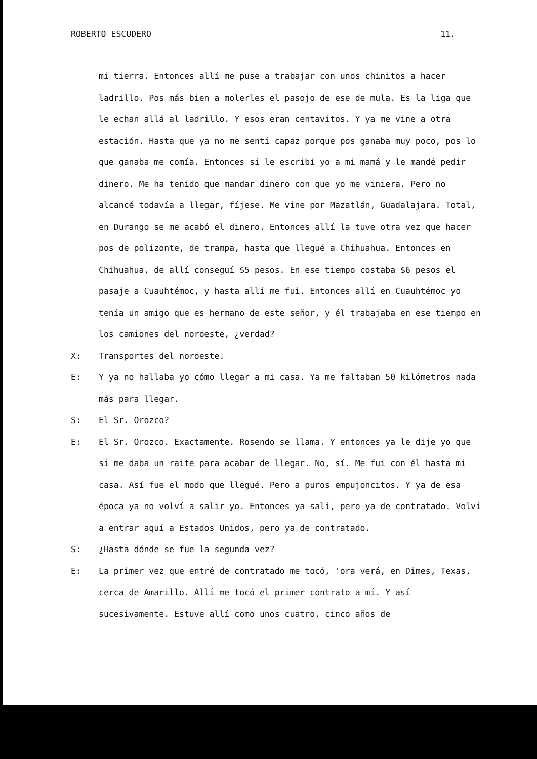ROBERTO ESCUDERO 11.
mi tierra. Entonces allí me puse a trabajar con unos chinitos a hacer ladrillo. Pos más bien a molerles el pasojo de ese de mula. Es la liga que le echan allá al ladrillo. Y esos eran centavitos. Y ya me vine a otra estación. Hasta que ya no me sentí capaz porque pos ganaba muy poco, pos lo que ganaba me comía. Entonces sí le escribí yo a mi mamá y le mandé pedir dinero. Me ha tenido que mandar dinero con que yo me viniera. Pero no alcancé todavía a llegar, fíjese. Me vine por Mazatlán, Guadalajara. Total, en Durango se me acabó el dinero. Entonces allí la tuve otra vez que hacer pos de polizonte, de trampa, hasta que llegué a Chihuahua. Entonces en Chihuahua, de allí conseguí $5 pesos. En ese tiempo costaba $6 pesos el pasaje a Cuauhtémoc, y hasta allí me fui. Entonces allí en Cuauhtémoc yo tenía un amigo que es hermano de este señor, y él trabajaba en ese tiempo en los camiones del noroeste, ¿verdad?
X: Transportes del noroeste.
E: Y ya no hallaba yo cómo llegar a mi casa. Ya me faltaban 50 kilómetros nada más para llegar.
S: El Sr. Orozco?
E: El Sr. Orozco. Exactamente. Rosendo se llama. Y entonces ya le dije yo que si me daba un raite para acabar de llegar. No, sí. Me fui con él hasta mi casa. Así fue el modo que llegué. Pero a puros empujoncitos. Y ya de esa época ya no volví a salir yo. Entonces ya salí, pero ya de contratado. Volví a entrar aquí a Estados Unidos, pero ya de contratado.
S: ¿Hasta dónde se fue la segunda vez?
E: La primer vez que entré de contratado me tocó, 'ora verá, en Dimes, Texas, cerca de Amarillo. Allí me tocó el primer contrato a mí. Y así sucesivamente. Estuve allí como unos cuatro, cinco años de